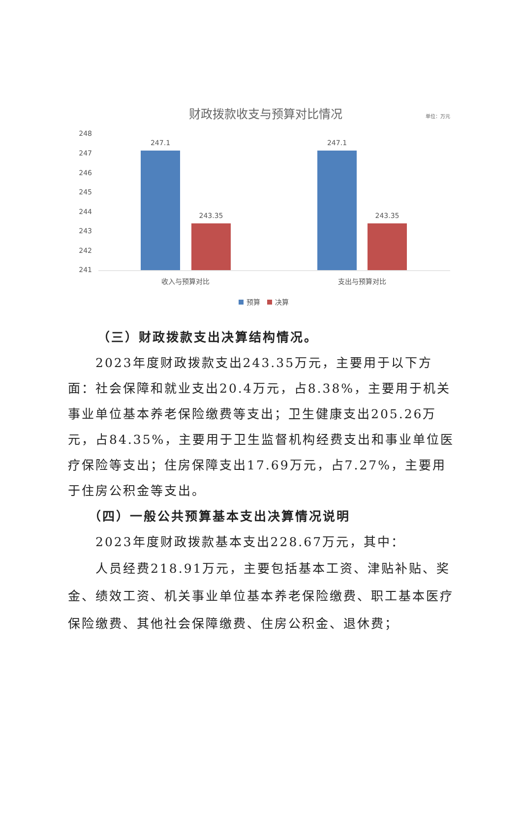财政拨款收支与预算对比情况
单位：万元
248
247
246
245
244
243
242
241
247.1
243.35
247.1
243.35
收入与预算对比
支出与预算对比
预算
决算
（三）财政拨款支出决算结构情况。
2023年度财政拨款支出243.35万元，主要用于以下方面：社会保障和就业支出20.4万元，占8.38%，主要用于机关事业单位基本养老保险缴费等支出；卫生健康支出205.26万元，占84.35%，主要用于卫生监督机构经费支出和事业单位医疗保险等支出；住房保障支出17.69万元，占7.27%，主要用于住房公积金等支出。
（四）一般公共预算基本支出决算情况说明
2023年度财政拨款基本支出228.67万元，其中：
人员经费218.91万元，主要包括基本工资、津贴补贴、奖金、绩效工资、机关事业单位基本养老保险缴费、职工基本医疗保险缴费、其他社会保障缴费、住房公积金、退休费；